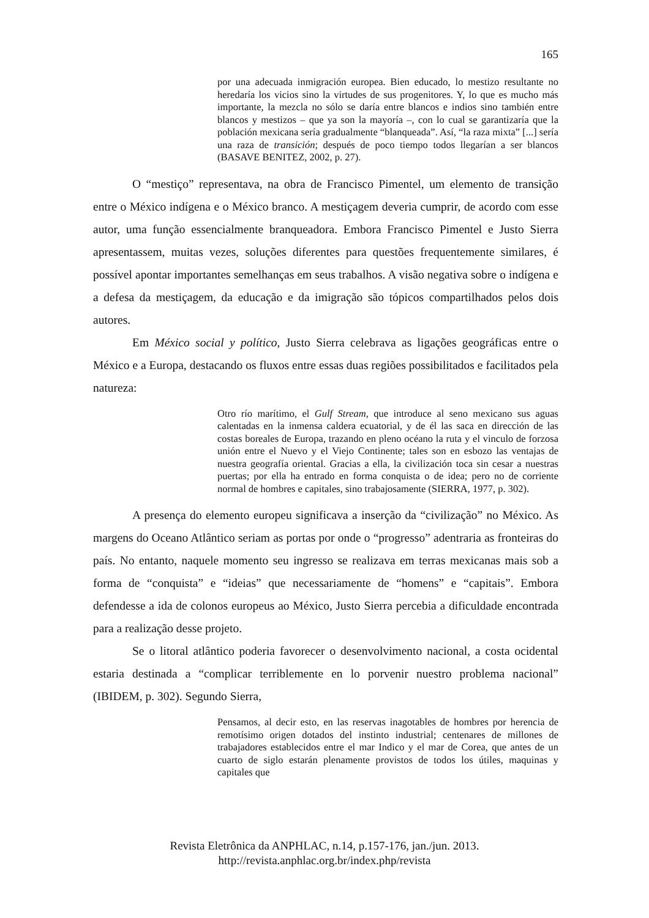165
por una adecuada inmigración europea. Bien educado, lo mestizo resultante no heredaría los vicios sino la virtudes de sus progenitores. Y, lo que es mucho más importante, la mezcla no sólo se daría entre blancos e indios sino también entre blancos y mestizos – que ya son la mayoría –, con lo cual se garantizaría que la población mexicana sería gradualmente “blanqueada”. Así, “la raza mixta” [...] sería una raza de transición; después de poco tiempo todos llegarían a ser blancos (BASAVE BENITEZ, 2002, p. 27).
O “mestiço” representava, na obra de Francisco Pimentel, um elemento de transição entre o México indígena e o México branco. A mestiçagem deveria cumprir, de acordo com esse autor, uma função essencialmente branqueadora. Embora Francisco Pimentel e Justo Sierra apresentassem, muitas vezes, soluções diferentes para questões frequentemente similares, é possível apontar importantes semelhanças em seus trabalhos. A visão negativa sobre o indígena e a defesa da mestiçagem, da educação e da imigração são tópicos compartilhados pelos dois autores.
Em México social y político, Justo Sierra celebrava as ligações geográficas entre o México e a Europa, destacando os fluxos entre essas duas regiões possibilitados e facilitados pela natureza:
Otro río marítimo, el Gulf Stream, que introduce al seno mexicano sus aguas calentadas en la inmensa caldera ecuatorial, y de él las saca en dirección de las costas boreales de Europa, trazando en pleno océano la ruta y el vinculo de forzosa unión entre el Nuevo y el Viejo Continente; tales son en esbozo las ventajas de nuestra geografía oriental. Gracias a ella, la civilización toca sin cesar a nuestras puertas; por ella ha entrado en forma conquista o de idea; pero no de corriente normal de hombres e capitales, sino trabajosamente (SIERRA, 1977, p. 302).
A presença do elemento europeu significava a inserção da “civilização” no México. As margens do Oceano Atlântico seriam as portas por onde o “progresso” adentraria as fronteiras do país. No entanto, naquele momento seu ingresso se realizava em terras mexicanas mais sob a forma de “conquista” e “ideias” que necessariamente de “homens” e “capitais”. Embora defendesse a ida de colonos europeus ao México, Justo Sierra percebia a dificuldade encontrada para a realização desse projeto.
Se o litoral atlântico poderia favorecer o desenvolvimento nacional, a costa ocidental estaria destinada a “complicar terriblemente en lo porvenir nuestro problema nacional” (IBIDEM, p. 302). Segundo Sierra,
Pensamos, al decir esto, en las reservas inagotables de hombres por herencia de remotísimo origen dotados del instinto industrial; centenares de millones de trabajadores establecidos entre el mar Indico y el mar de Corea, que antes de un cuarto de siglo estarán plenamente provistos de todos los útiles, maquinas y capitales que
Revista Eletrônica da ANPHLAC, n.14, p.157-176, jan./jun. 2013.
http://revista.anphlac.org.br/index.php/revista